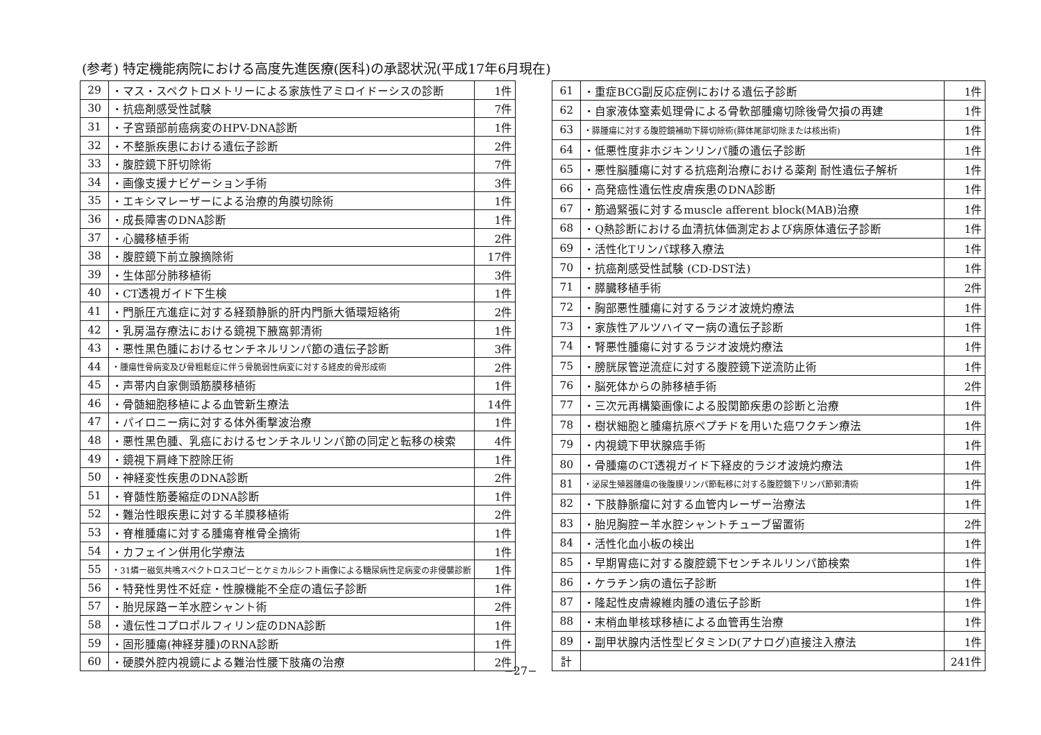(参考) 特定機能病院における高度先進医療(医科)の承認状況(平成17年6月現在)
| 29 | ・マス・スペクトロメトリーによる家族性アミロイドーシスの診断 | 1件 |
| 30 | ・抗癌剤感受性試験 | 7件 |
| 31 | ・子宮頸部前癌病変のHPV-DNA診断 | 1件 |
| 32 | ・不整脈疾患における遺伝子診断 | 2件 |
| 33 | ・腹腔鏡下肝切除術 | 7件 |
| 34 | ・画像支援ナビゲーション手術 | 3件 |
| 35 | ・エキシマレーザーによる治療的角膜切除術 | 1件 |
| 36 | ・成長障害のDNA診断 | 1件 |
| 37 | ・心臓移植手術 | 2件 |
| 38 | ・腹腔鏡下前立腺摘除術 | 17件 |
| 39 | ・生体部分肺移植術 | 3件 |
| 40 | ・CT透視ガイド下生検 | 1件 |
| 41 | ・門脈圧亢進症に対する経頚静脈的肝内門脈大循環短絡術 | 2件 |
| 42 | ・乳房温存療法における鏡視下腋窩郭清術 | 1件 |
| 43 | ・悪性黒色腫におけるセンチネルリンパ節の遺伝子診断 | 3件 |
| 44 | ・腫瘍性骨病変及び骨粗鬆症に伴う骨脆弱性病変に対する経皮的骨形成術 | 2件 |
| 45 | ・声帯内自家側頭筋膜移植術 | 1件 |
| 46 | ・骨髄細胞移植による血管新生療法 | 14件 |
| 47 | ・パイロニー病に対する体外衝撃波治療 | 1件 |
| 48 | ・悪性黒色腫、乳癌におけるセンチネルリンパ節の同定と転移の検索 | 4件 |
| 49 | ・鏡視下肩峰下腔除圧術 | 1件 |
| 50 | ・神経変性疾患のDNA診断 | 2件 |
| 51 | ・脊髄性筋萎縮症のDNA診断 | 1件 |
| 52 | ・難治性眼疾患に対する羊膜移植術 | 2件 |
| 53 | ・脊椎腫瘍に対する腫瘍脊椎骨全摘術 | 1件 |
| 54 | ・カフェイン併用化学療法 | 1件 |
| 55 | ・31燐ー磁気共鳴スペクトロスコピーとケミカルシフト画像による糖尿病性足病変の非侵襲診断 | 1件 |
| 56 | ・特発性男性不妊症・性腺機能不全症の遺伝子診断 | 1件 |
| 57 | ・胎児尿路ー羊水腔シャント術 | 2件 |
| 58 | ・遺伝性コプロポルフィリン症のDNA診断 | 1件 |
| 59 | ・固形腫瘍(神経芽腫)のRNA診断 | 1件 |
| 60 | ・硬膜外腔内視鏡による難治性腰下肢痛の治療 | 2件 |
| 61 | ・重症BCG副反応症例における遺伝子診断 | 1件 |
| 62 | ・自家液体窒素処理骨による骨軟部腫瘍切除後骨欠損の再建 | 1件 |
| 63 | ・膵腫瘍に対する腹腔鏡補助下膵切除術(膵体尾部切除または核出術) | 1件 |
| 64 | ・低悪性度非ホジキンリンパ腫の遺伝子診断 | 1件 |
| 65 | ・悪性脳腫瘍に対する抗癌剤治療における薬剤 耐性遺伝子解析 | 1件 |
| 66 | ・高発癌性遺伝性皮膚疾患のDNA診断 | 1件 |
| 67 | ・筋過緊張に対するmuscle afferent block(MAB)治療 | 1件 |
| 68 | ・Q熱診断における血清抗体価測定および病原体遺伝子診断 | 1件 |
| 69 | ・活性化Tリンパ球移入療法 | 1件 |
| 70 | ・抗癌剤感受性試験 (CD-DST法) | 1件 |
| 71 | ・膵臓移植手術 | 2件 |
| 72 | ・胸部悪性腫瘍に対するラジオ波焼灼療法 | 1件 |
| 73 | ・家族性アルツハイマー病の遺伝子診断 | 1件 |
| 74 | ・腎悪性腫瘍に対するラジオ波焼灼療法 | 1件 |
| 75 | ・膀胱尿管逆流症に対する腹腔鏡下逆流防止術 | 1件 |
| 76 | ・脳死体からの肺移植手術 | 2件 |
| 77 | ・三次元再構築画像による股関節疾患の診断と治療 | 1件 |
| 78 | ・樹状細胞と腫瘍抗原ペプチドを用いた癌ワクチン療法 | 1件 |
| 79 | ・内視鏡下甲状腺癌手術 | 1件 |
| 80 | ・骨腫瘍のCT透視ガイド下経皮的ラジオ波焼灼療法 | 1件 |
| 81 | ・泌尿生殖器腫瘍の後腹膜リンパ節転移に対する腹腔鏡下リンパ節郭清術 | 1件 |
| 82 | ・下肢静脈瘤に対する血管内レーザー治療法 | 1件 |
| 83 | ・胎児胸腔ー羊水腔シャントチューブ留置術 | 2件 |
| 84 | ・活性化血小板の検出 | 1件 |
| 85 | ・早期胃癌に対する腹腔鏡下センチネルリンパ節検索 | 1件 |
| 86 | ・ケラチン病の遺伝子診断 | 1件 |
| 87 | ・隆起性皮膚線維肉腫の遺伝子診断 | 1件 |
| 88 | ・末梢血単核球移植による血管再生治療 | 1件 |
| 89 | ・副甲状腺内活性型ビタミンD(アナログ)直接注入療法 | 1件 |
| 計 | | 241件 |
−27−